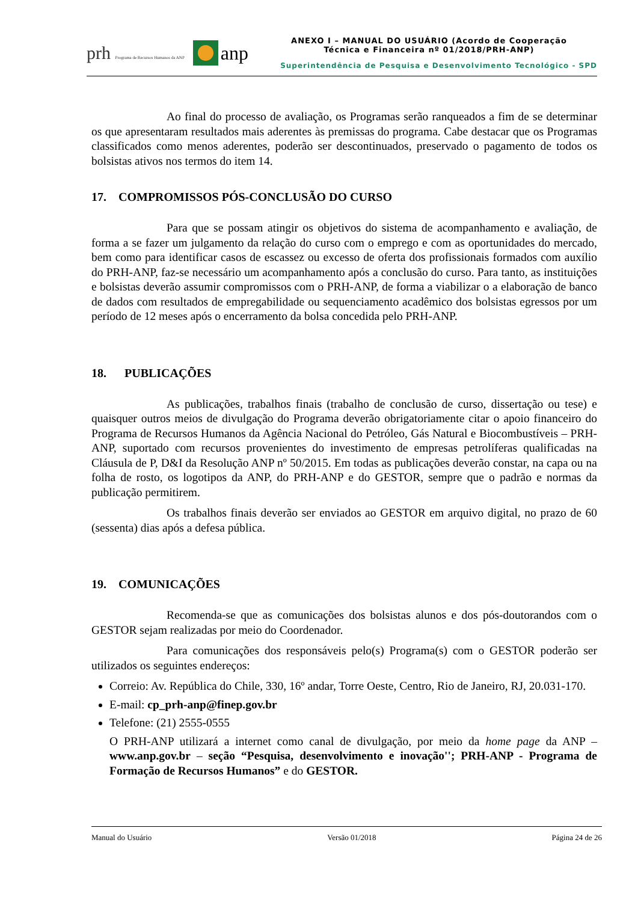prh Programa de Recursos Humanos da ANP
anp
ANEXO I – MANUAL DO USUÁRIO (Acordo de Cooperação
Técnica e Financeira nº 01/2018/PRH-ANP)
Superintendência de Pesquisa e Desenvolvimento Tecnológico - SPD
Ao final do processo de avaliação, os Programas serão ranqueados a fim de se determinar os que apresentaram resultados mais aderentes às premissas do programa. Cabe destacar que os Programas classificados como menos aderentes, poderão ser descontinuados, preservado o pagamento de todos os bolsistas ativos nos termos do item 14.
17. COMPROMISSOS PÓS-CONCLUSÃO DO CURSO
Para que se possam atingir os objetivos do sistema de acompanhamento e avaliação, de forma a se fazer um julgamento da relação do curso com o emprego e com as oportunidades do mercado, bem como para identificar casos de escassez ou excesso de oferta dos profissionais formados com auxílio do PRH-ANP, faz-se necessário um acompanhamento após a conclusão do curso. Para tanto, as instituições e bolsistas deverão assumir compromissos com o PRH-ANP, de forma a viabilizar o a elaboração de banco de dados com resultados de empregabilidade ou sequenciamento acadêmico dos bolsistas egressos por um período de 12 meses após o encerramento da bolsa concedida pelo PRH-ANP.
18. PUBLICAÇÕES
As publicações, trabalhos finais (trabalho de conclusão de curso, dissertação ou tese) e quaisquer outros meios de divulgação do Programa deverão obrigatoriamente citar o apoio financeiro do Programa de Recursos Humanos da Agência Nacional do Petróleo, Gás Natural e Biocombustíveis – PRH-ANP, suportado com recursos provenientes do investimento de empresas petrolíferas qualificadas na Cláusula de P, D&I da Resolução ANP nº 50/2015. Em todas as publicações deverão constar, na capa ou na folha de rosto, os logotipos da ANP, do PRH-ANP e do GESTOR, sempre que o padrão e normas da publicação permitirem.
Os trabalhos finais deverão ser enviados ao GESTOR em arquivo digital, no prazo de 60 (sessenta) dias após a defesa pública.
19. COMUNICAÇÕES
Recomenda-se que as comunicações dos bolsistas alunos e dos pós-doutorandos com o GESTOR sejam realizadas por meio do Coordenador.
Para comunicações dos responsáveis pelo(s) Programa(s) com o GESTOR poderão ser utilizados os seguintes endereços:
Correio: Av. República do Chile, 330, 16º andar, Torre Oeste, Centro, Rio de Janeiro, RJ, 20.031-170.
E-mail: cp_prh-anp@finep.gov.br
Telefone: (21) 2555-0555
O PRH-ANP utilizará a internet como canal de divulgação, por meio da home page da ANP – www.anp.gov.br – seção “Pesquisa, desenvolvimento e inovação''; PRH-ANP - Programa de Formação de Recursos Humanos” e do GESTOR.
Manual do Usuário Versão 01/2018 Página 24 de 26